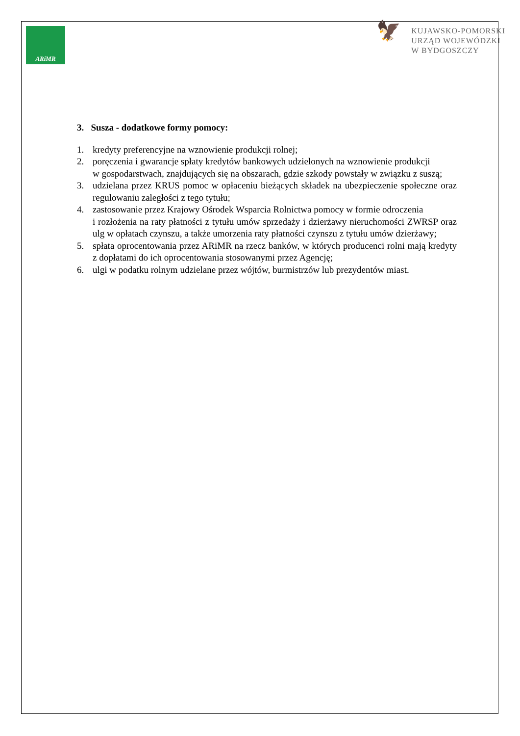ARiMR
🦅
KUJAWSKO-POMORSKI
URZĄD WOJEWÓDZKI
W BYDGOSZCZY
3. Susza - dodatkowe formy pomocy:
1. kredyty preferencyjne na wznowienie produkcji rolnej;
2. poręczenia i gwarancje spłaty kredytów bankowych udzielonych na wznowienie produkcji
w gospodarstwach, znajdujących się na obszarach, gdzie szkody powstały w związku z suszą;
3. udzielana przez KRUS pomoc w opłaceniu bieżących składek na ubezpieczenie społeczne oraz regulowaniu zaległości z tego tytułu;
4. zastosowanie przez Krajowy Ośrodek Wsparcia Rolnictwa pomocy w formie odroczenia
i rozłożenia na raty płatności z tytułu umów sprzedaży i dzierżawy nieruchomości ZWRSP oraz ulg w opłatach czynszu, a także umorzenia raty płatności czynszu z tytułu umów dzierżawy;
5. spłata oprocentowania przez ARiMR na rzecz banków, w których producenci rolni mają kredyty z dopłatami do ich oprocentowania stosowanymi przez Agencję;
6. ulgi w podatku rolnym udzielane przez wójtów, burmistrzów lub prezydentów miast.